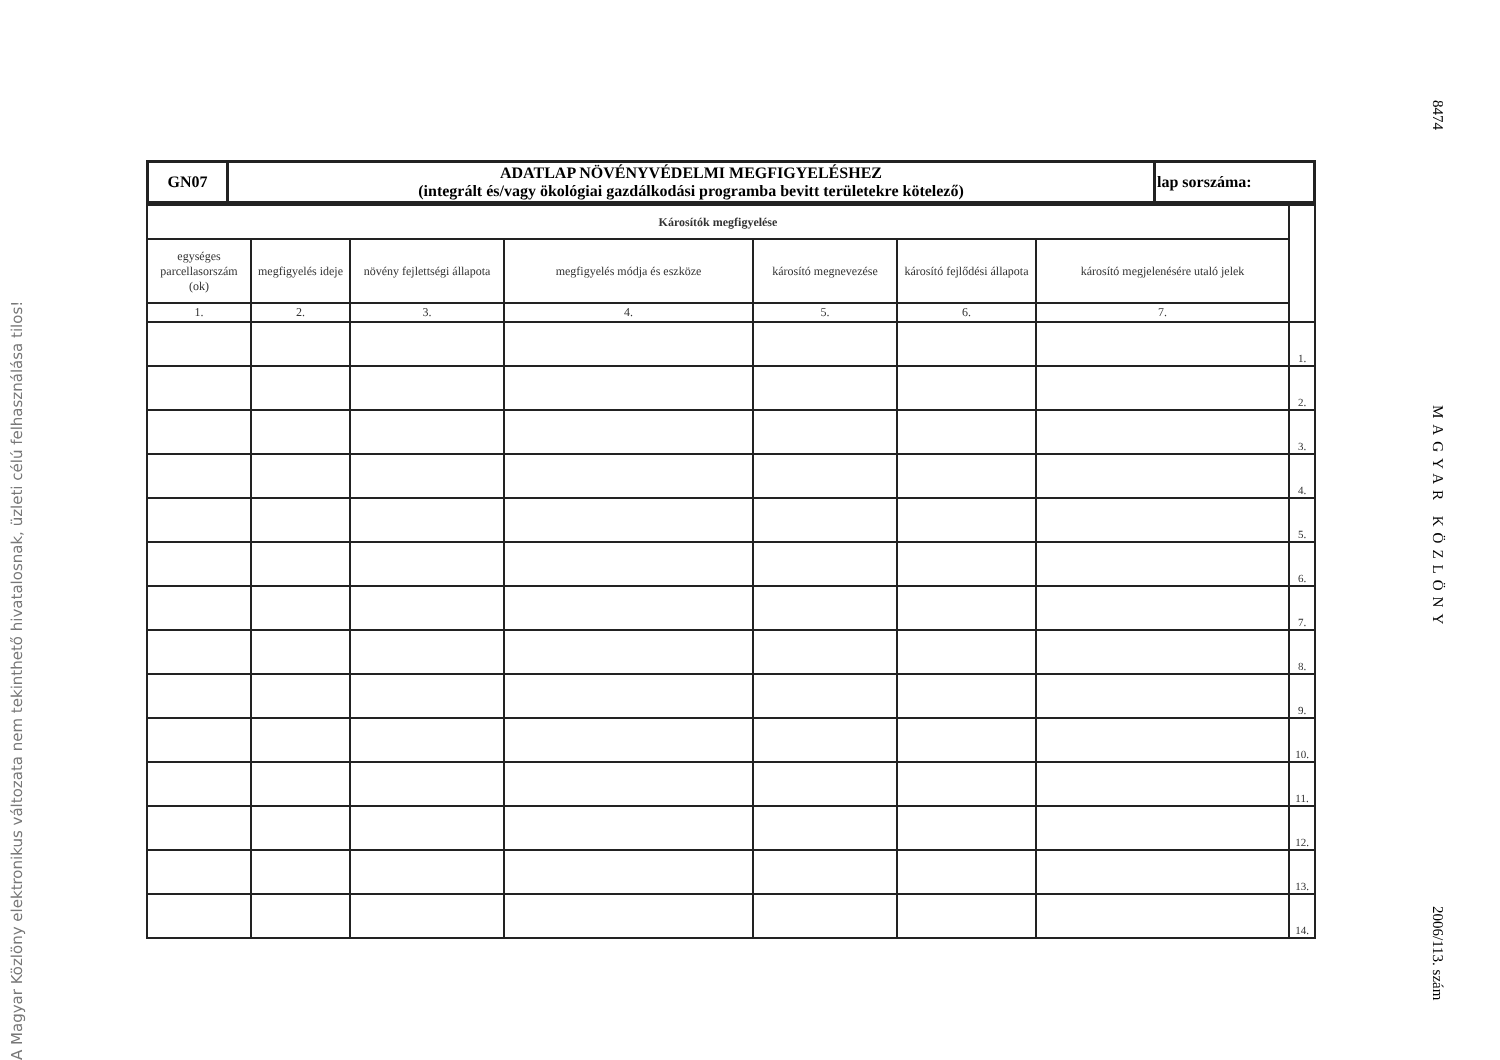A Magyar Közlöny elektronikus változata nem tekinthető hivatalosnak, üzleti célú felhasználása tilos!
| GN07 | ADATLAP NÖVÉNYVÉDELMI MEGFIGYELÉSHEZ (integrált és/vagy ökológiai gazdálkodási programba bevitt területekre kötelező) | lap sorszáma: |
| Károsítók megfigyelése | | | | | | | |
| egységes parcellasorszám (ok) | megfigyelés ideje | növény fejlettségi állapota | megfigyelés módja és eszköze | károsító megnevezése | károsító fejlődési állapota | károsító megjelenésére utaló jelek | |
| 1. | 2. | 3. | 4. | 5. | 6. | 7. | |
| | | | | | | | 1. |
| | | | | | | | 2. |
| | | | | | | | 3. |
| | | | | | | | 4. |
| | | | | | | | 5. |
| | | | | | | | 6. |
| | | | | | | | 7. |
| | | | | | | | 8. |
| | | | | | | | 9. |
| | | | | | | | 10. |
| | | | | | | | 11. |
| | | | | | | | 12. |
| | | | | | | | 13. |
| | | | | | | | 14. |
8474 MAGYAR KÖZLÖNY 2006/113. szám